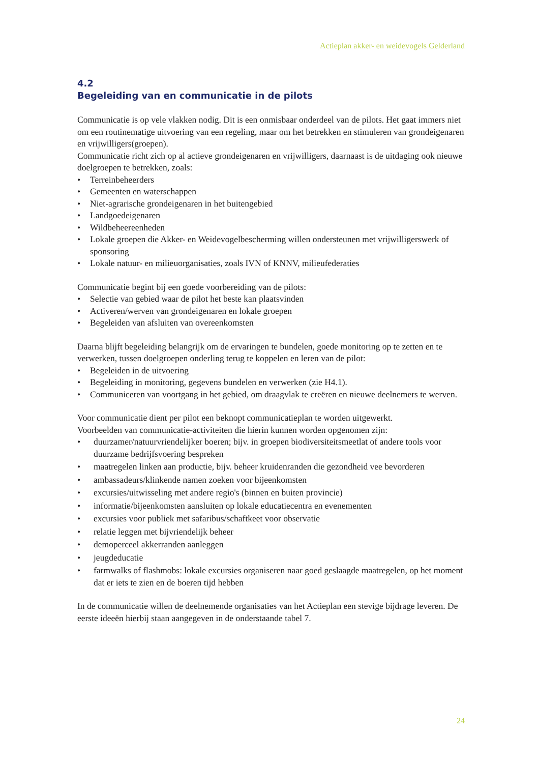Actieplan akker- en weidevogels Gelderland
4.2
Begeleiding van en communicatie in de pilots
Communicatie is op vele vlakken nodig. Dit is een onmisbaar onderdeel van de pilots. Het gaat immers niet om een routinematige uitvoering van een regeling, maar om het betrekken en stimuleren van grondeigenaren en vrijwilligers(groepen).
Communicatie richt zich op al actieve grondeigenaren en vrijwilligers, daarnaast is de uitdaging ook nieuwe doelgroepen te betrekken, zoals:
• Terreinbeheerders
• Gemeenten en waterschappen
• Niet-agrarische grondeigenaren in het buitengebied
• Landgoedeigenaren
• Wildbeheereenheden
• Lokale groepen die Akker- en Weidevogelbescherming willen ondersteunen met vrijwilligerswerk of sponsoring
• Lokale natuur- en milieuorganisaties, zoals IVN of KNNV, milieufederaties
Communicatie begint bij een goede voorbereiding van de pilots:
• Selectie van gebied waar de pilot het beste kan plaatsvinden
• Activeren/werven van grondeigenaren en lokale groepen
• Begeleiden van afsluiten van overeenkomsten
Daarna blijft begeleiding belangrijk om de ervaringen te bundelen, goede monitoring op te zetten en te verwerken, tussen doelgroepen onderling terug te koppelen en leren van de pilot:
• Begeleiden in de uitvoering
• Begeleiding in monitoring, gegevens bundelen en verwerken (zie H4.1).
• Communiceren van voortgang in het gebied, om draagvlak te creëren en nieuwe deelnemers te werven.
Voor communicatie dient per pilot een beknopt communicatieplan te worden uitgewerkt.
Voorbeelden van communicatie-activiteiten die hierin kunnen worden opgenomen zijn:
• duurzamer/natuurvriendelijker boeren; bijv. in groepen biodiversiteitsmeetlat of andere tools voor duurzame bedrijfsvoering bespreken
• maatregelen linken aan productie, bijv. beheer kruidenranden die gezondheid vee bevorderen
• ambassadeurs/klinkende namen zoeken voor bijeenkomsten
• excursies/uitwisseling met andere regio's (binnen en buiten provincie)
• informatie/bijeenkomsten aansluiten op lokale educatiecentra en evenementen
• excursies voor publiek met safaribus/schaftkeet voor observatie
• relatie leggen met bijvriendelijk beheer
• demoperceel akkerranden aanleggen
• jeugdeducatie
• farmwalks of flashmobs: lokale excursies organiseren naar goed geslaagde maatregelen, op het moment dat er iets te zien en de boeren tijd hebben
In de communicatie willen de deelnemende organisaties van het Actieplan een stevige bijdrage leveren. De eerste ideeën hierbij staan aangegeven in de onderstaande tabel 7.
24